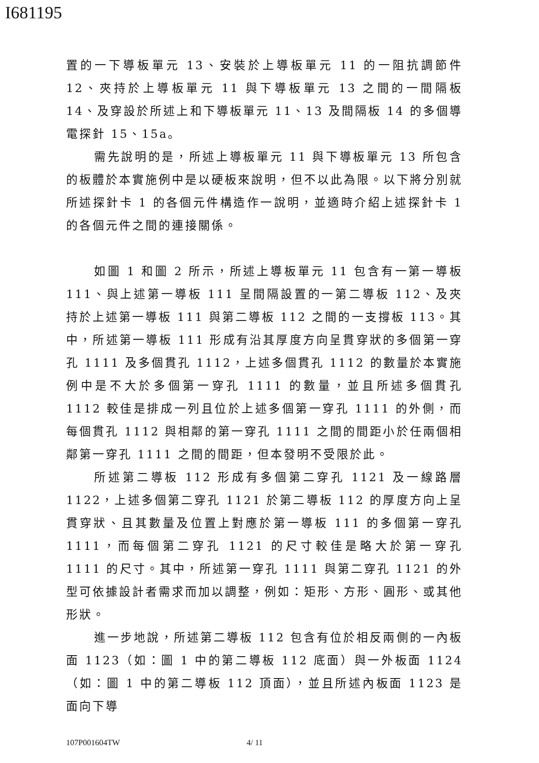I681195
置的一下導板單元 13、安裝於上導板單元 11 的一阻抗調節件 12、夾持於上導板單元 11 與下導板單元 13 之間的一間隔板 14、及穿設於所述上和下導板單元 11、13 及間隔板 14 的多個導電探針 15、15a。
需先說明的是，所述上導板單元 11 與下導板單元 13 所包含的板體於本實施例中是以硬板來說明，但不以此為限。以下將分別就所述探針卡 1 的各個元件構造作一說明，並適時介紹上述探針卡 1 的各個元件之間的連接關係。
如圖 1 和圖 2 所示，所述上導板單元 11 包含有一第一導板 111、與上述第一導板 111 呈間隔設置的一第二導板 112、及夾持於上述第一導板 111 與第二導板 112 之間的一支撐板 113。其中，所述第一導板 111 形成有沿其厚度方向呈貫穿狀的多個第一穿孔 1111 及多個貫孔 1112，上述多個貫孔 1112 的數量於本實施例中是不大於多個第一穿孔 1111 的數量，並且所述多個貫孔 1112 較佳是排成一列且位於上述多個第一穿孔 1111 的外側，而每個貫孔 1112 與相鄰的第一穿孔 1111 之間的間距小於任兩個相鄰第一穿孔 1111 之間的間距，但本發明不受限於此。
所述第二導板 112 形成有多個第二穿孔 1121 及一線路層 1122，上述多個第二穿孔 1121 於第二導板 112 的厚度方向上呈貫穿狀、且其數量及位置上對應於第一導板 111 的多個第一穿孔 1111，而每個第二穿孔 1121 的尺寸較佳是略大於第一穿孔 1111 的尺寸。其中，所述第一穿孔 1111 與第二穿孔 1121 的外型可依據設計者需求而加以調整，例如：矩形、方形、圓形、或其他形狀。
進一步地說，所述第二導板 112 包含有位於相反兩側的一內板面 1123（如：圖 1 中的第二導板 112 底面）與一外板面 1124（如：圖 1 中的第二導板 112 頂面），並且所述內板面 1123 是面向下導
107P001604TW 4/ 11